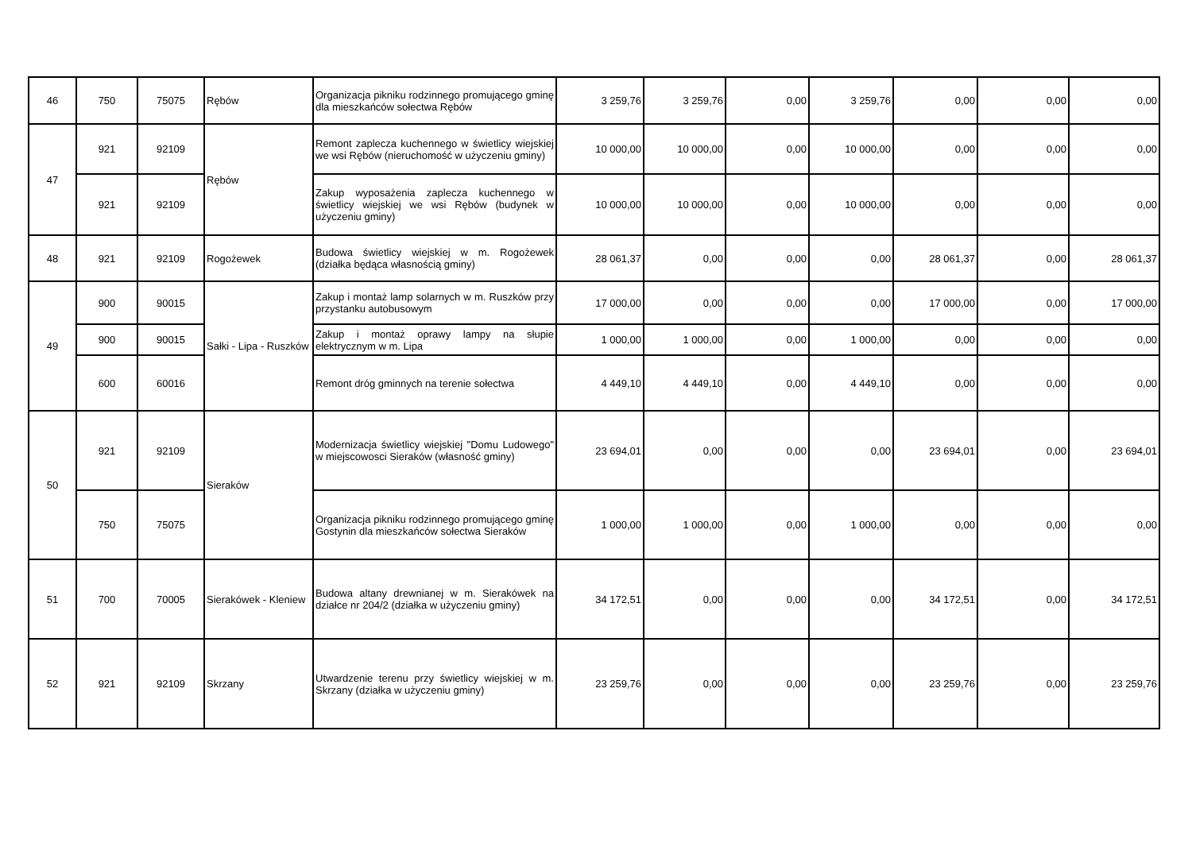| 46 | 750 | 75075 | Rębów | Organizacja pikniku rodzinnego promującego gminę dla mieszkańców sołectwa Rębów | 3 259,76 | 3 259,76 | 0,00 | 3 259,76 | 0,00 | 0,00 | 0,00 |
| 47 | 921 | 92109 | Rębów | Remont zaplecza kuchennego w świetlicy wiejskiej we wsi Rębów (nieruchomość w użyczeniu gminy) | 10 000,00 | 10 000,00 | 0,00 | 10 000,00 | 0,00 | 0,00 | 0,00 |
| | 921 | 92109 | | Zakup wyposażenia zaplecza kuchennego w świetlicy wiejskiej we wsi Rębów (budynek w użyczeniu gminy) | 10 000,00 | 10 000,00 | 0,00 | 10 000,00 | 0,00 | 0,00 | 0,00 |
| 48 | 921 | 92109 | Rogożewek | Budowa świetlicy wiejskiej w m. Rogożewek (działka będąca własnością gminy) | 28 061,37 | 0,00 | 0,00 | 0,00 | 28 061,37 | 0,00 | 28 061,37 |
| 49 | 900 | 90015 | Sałki - Lipa - Ruszków | Zakup i montaż lamp solarnych w m. Ruszków przy przystanku autobusowym | 17 000,00 | 0,00 | 0,00 | 0,00 | 17 000,00 | 0,00 | 17 000,00 |
| | 900 | 90015 | | Zakup i montaż oprawy lampy na słupie elektrycznym w m. Lipa | 1 000,00 | 1 000,00 | 0,00 | 1 000,00 | 0,00 | 0,00 | 0,00 |
| | 600 | 60016 | | Remont dróg gminnych na terenie sołectwa | 4 449,10 | 4 449,10 | 0,00 | 4 449,10 | 0,00 | 0,00 | 0,00 |
| 50 | 921 | 92109 | Sieraków | Modernizacja świetlicy wiejskiej "Domu Ludowego" w miejscowosci Sieraków (własność gminy) | 23 694,01 | 0,00 | 0,00 | 0,00 | 23 694,01 | 0,00 | 23 694,01 |
| | 750 | 75075 | | Organizacja pikniku rodzinnego promującego gminę Gostynin dla mieszkańców sołectwa Sieraków | 1 000,00 | 1 000,00 | 0,00 | 1 000,00 | 0,00 | 0,00 | 0,00 |
| 51 | 700 | 70005 | Sieraków­ek - Kleniew | Budowa altany drewnianej w m. Sieraków­ek na działce nr 204/2 (działka w użyczeniu gminy) | 34 172,51 | 0,00 | 0,00 | 0,00 | 34 172,51 | 0,00 | 34 172,51 |
| 52 | 921 | 92109 | Skrzany | Utwardzenie terenu przy świetlicy wiejskiej w m. Skrzany (działka w użyczeniu gminy) | 23 259,76 | 0,00 | 0,00 | 0,00 | 23 259,76 | 0,00 | 23 259,76 |